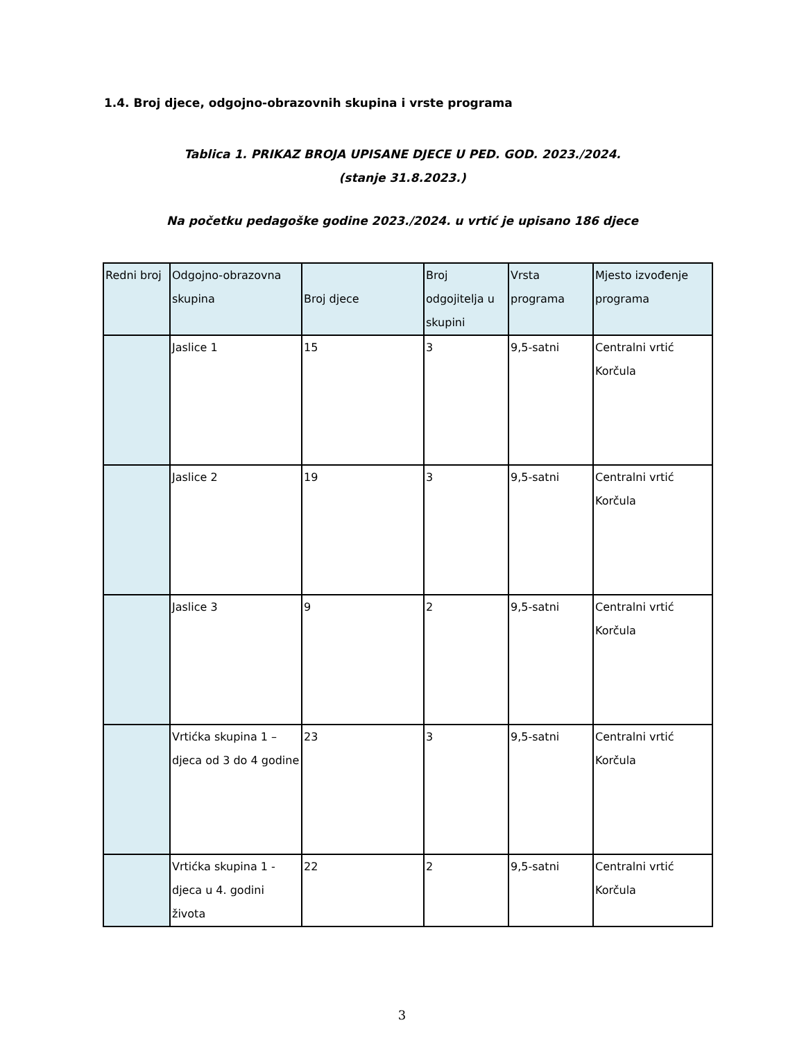1.4. Broj djece, odgojno-obrazovnih skupina i vrste programa
Tablica 1. PRIKAZ BROJA UPISANE DJECE U PED. GOD. 2023./2024.
(stanje 31.8.2023.)
Na početku pedagoške godine 2023./2024. u vrtić je upisano 186 djece
| Redni broj | Odgojno-obrazovna skupina | Broj djece | Broj odgojitelja u skupini | Vrsta programa | Mjesto izvođenje programa |
| --- | --- | --- | --- | --- | --- |
| | Jaslice 1 | 15 | 3 | 9,5-satni | Centralni vrtić Korčula |
| | Jaslice 2 | 19 | 3 | 9,5-satni | Centralni vrtić Korčula |
| | Jaslice 3 | 9 | 2 | 9,5-satni | Centralni vrtić Korčula |
| | Vrtićka skupina 1 – djeca od 3 do 4 godine | 23 | 3 | 9,5-satni | Centralni vrtić Korčula |
| | Vrtićka skupina 1 - djeca u 4. godini života | 22 | 2 | 9,5-satni | Centralni vrtić Korčula |
3